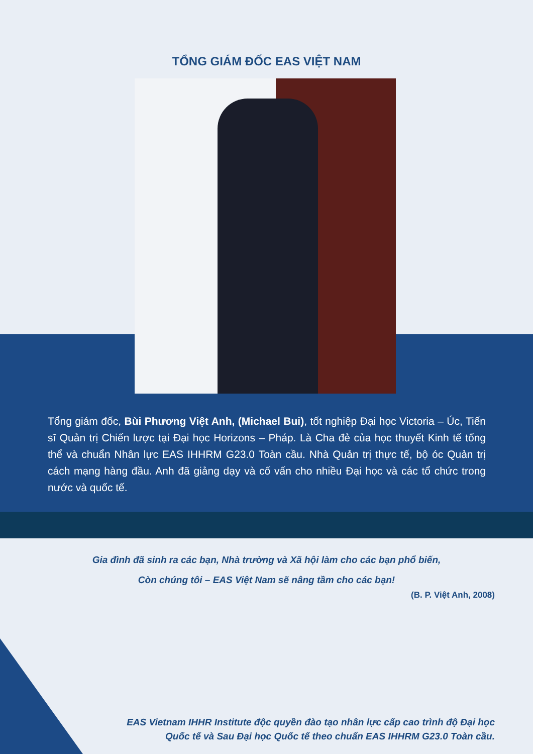TỔNG GIÁM ĐỐC EAS VIỆT NAM
Tổng giám đốc, Bùi Phương Việt Anh, (Michael Bui), tốt nghiệp Đại học Victoria – Úc, Tiến sĩ Quản trị Chiến lược tại Đại học Horizons – Pháp. Là Cha đẻ của học thuyết Kinh tế tổng thể và chuẩn Nhân lực EAS IHHRM G23.0 Toàn cầu. Nhà Quản trị thực tế, bộ óc Quản trị cách mạng hàng đầu. Anh đã giảng dạy và cố vấn cho nhiều Đại học và các tổ chức trong nước và quốc tế.
Gia đình đã sinh ra các bạn, Nhà trường và Xã hội làm cho các bạn phổ biến,
Còn chúng tôi – EAS Việt Nam sẽ nâng tầm cho các bạn!
(B. P. Việt Anh, 2008)
EAS Vietnam IHHR Institute độc quyền đào tạo nhân lực cấp cao trình độ Đại học Quốc tế và Sau Đại học Quốc tế theo chuẩn EAS IHHRM G23.0 Toàn cầu.